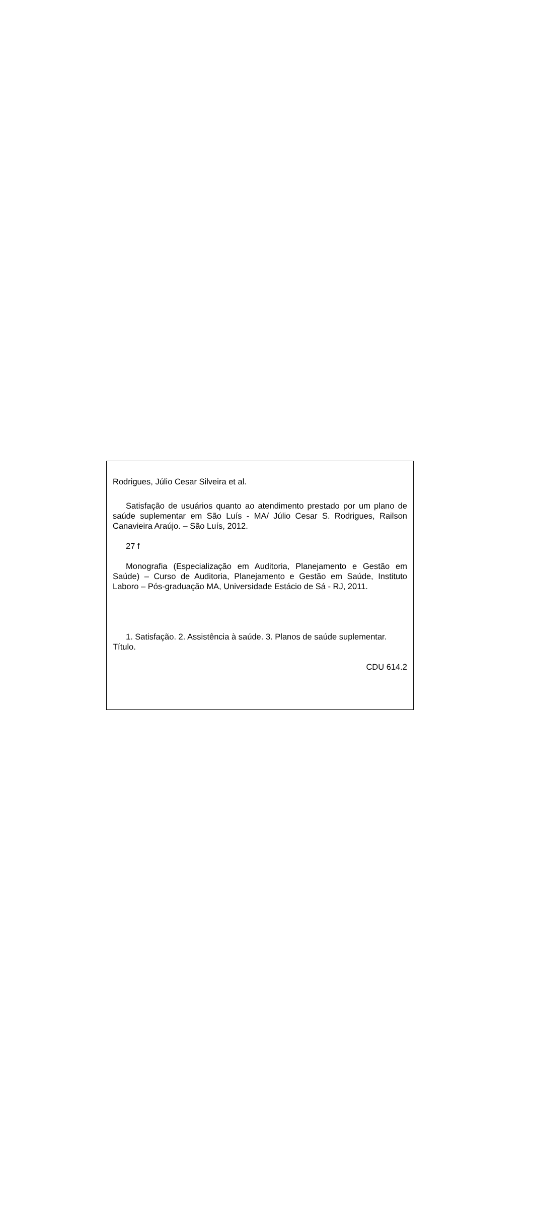Rodrigues, Júlio Cesar Silveira et al.
Satisfação de usuários quanto ao atendimento prestado por um plano de saúde suplementar em São Luís - MA/ Júlio Cesar S. Rodrigues, Railson Canavieira Araújo. – São Luís, 2012.
27 f
Monografia (Especialização em Auditoria, Planejamento e Gestão em Saúde) – Curso de Auditoria, Planejamento e Gestão em Saúde, Instituto Laboro – Pós-graduação MA, Universidade Estácio de Sá - RJ, 2011.
1. Satisfação. 2. Assistência à saúde. 3. Planos de saúde suplementar. Título.
CDU 614.2